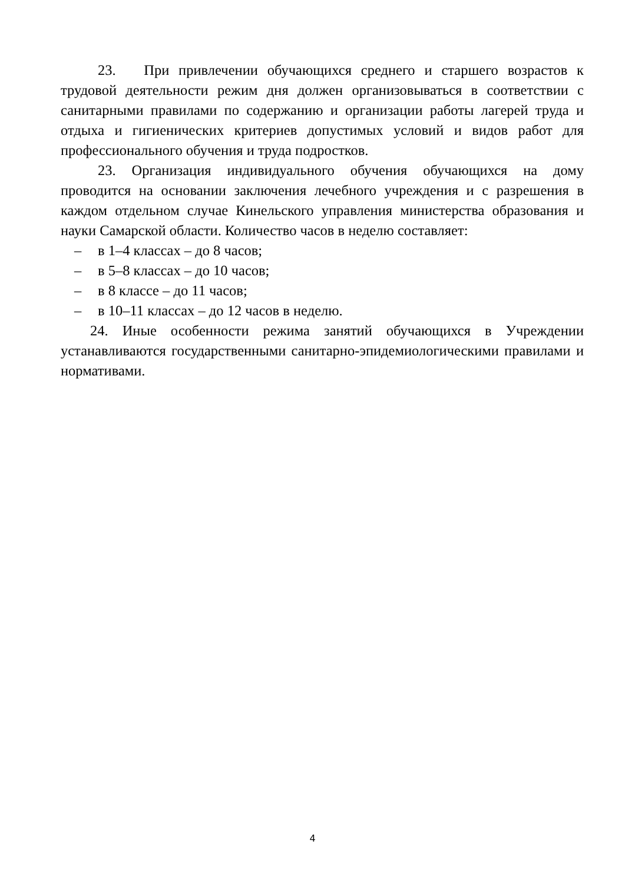23. При привлечении обучающихся среднего и старшего возрастов к трудовой деятельности режим дня должен организовываться в соответствии с санитарными правилами по содержанию и организации работы лагерей труда и отдыха и гигиенических критериев допустимых условий и видов работ для профессионального обучения и труда подростков.
23. Организация индивидуального обучения обучающихся на дому проводится на основании заключения лечебного учреждения и с разрешения в каждом отдельном случае Кинельского управления министерства образования и науки Самарской области. Количество часов в неделю составляет:
– в 1–4 классах – до 8 часов;
– в 5–8 классах – до 10 часов;
– в 8 классе – до 11 часов;
– в 10–11 классах – до 12 часов в неделю.
24. Иные особенности режима занятий обучающихся в Учреждении устанавливаются государственными санитарно-эпидемиологическими правилами и нормативами.
4